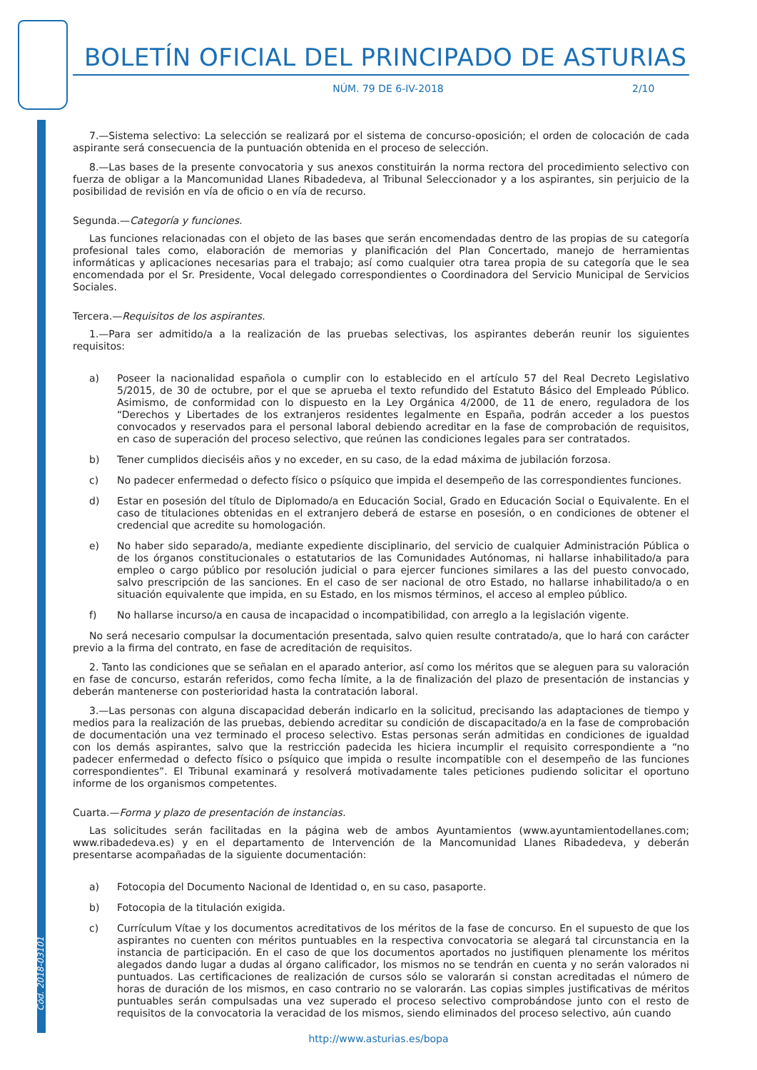Cód. 2018-03101
BOLETÍN OFICIAL DEL PRINCIPADO DE ASTURIAS
NÚM. 79 DE 6-IV-2018 2/10
7.—Sistema selectivo: La selección se realizará por el sistema de concurso-oposición; el orden de colocación de cada aspirante será consecuencia de la puntuación obtenida en el proceso de selección.
8.—Las bases de la presente convocatoria y sus anexos constituirán la norma rectora del procedimiento selectivo con fuerza de obligar a la Mancomunidad Llanes Ribadedeva, al Tribunal Seleccionador y a los aspirantes, sin perjuicio de la posibilidad de revisión en vía de oficio o en vía de recurso.
Segunda.—Categoría y funciones.
Las funciones relacionadas con el objeto de las bases que serán encomendadas dentro de las propias de su categoría profesional tales como, elaboración de memorias y planificación del Plan Concertado, manejo de herramientas informáticas y aplicaciones necesarias para el trabajo; así como cualquier otra tarea propia de su categoría que le sea encomendada por el Sr. Presidente, Vocal delegado correspondientes o Coordinadora del Servicio Municipal de Servicios Sociales.
Tercera.—Requisitos de los aspirantes.
1.—Para ser admitido/a a la realización de las pruebas selectivas, los aspirantes deberán reunir los siguientes requisitos:
a) Poseer la nacionalidad española o cumplir con lo establecido en el artículo 57 del Real Decreto Legislativo 5/2015, de 30 de octubre, por el que se aprueba el texto refundido del Estatuto Básico del Empleado Público. Asimismo, de conformidad con lo dispuesto en la Ley Orgánica 4/2000, de 11 de enero, reguladora de los “Derechos y Libertades de los extranjeros residentes legalmente en España, podrán acceder a los puestos convocados y reservados para el personal laboral debiendo acreditar en la fase de comprobación de requisitos, en caso de superación del proceso selectivo, que reúnen las condiciones legales para ser contratados.
b) Tener cumplidos dieciséis años y no exceder, en su caso, de la edad máxima de jubilación forzosa.
c) No padecer enfermedad o defecto físico o psíquico que impida el desempeño de las correspondientes funciones.
d) Estar en posesión del título de Diplomado/a en Educación Social, Grado en Educación Social o Equivalente. En el caso de titulaciones obtenidas en el extranjero deberá de estarse en posesión, o en condiciones de obtener el credencial que acredite su homologación.
e) No haber sido separado/a, mediante expediente disciplinario, del servicio de cualquier Administración Pública o de los órganos constitucionales o estatutarios de las Comunidades Autónomas, ni hallarse inhabilitado/a para empleo o cargo público por resolución judicial o para ejercer funciones similares a las del puesto convocado, salvo prescripción de las sanciones. En el caso de ser nacional de otro Estado, no hallarse inhabilitado/a o en situación equivalente que impida, en su Estado, en los mismos términos, el acceso al empleo público.
f) No hallarse incurso/a en causa de incapacidad o incompatibilidad, con arreglo a la legislación vigente.
No será necesario compulsar la documentación presentada, salvo quien resulte contratado/a, que lo hará con carácter previo a la firma del contrato, en fase de acreditación de requisitos.
2. Tanto las condiciones que se señalan en el aparado anterior, así como los méritos que se aleguen para su valoración en fase de concurso, estarán referidos, como fecha límite, a la de finalización del plazo de presentación de instancias y deberán mantenerse con posterioridad hasta la contratación laboral.
3.—Las personas con alguna discapacidad deberán indicarlo en la solicitud, precisando las adaptaciones de tiempo y medios para la realización de las pruebas, debiendo acreditar su condición de discapacitado/a en la fase de comprobación de documentación una vez terminado el proceso selectivo. Estas personas serán admitidas en condiciones de igualdad con los demás aspirantes, salvo que la restricción padecida les hiciera incumplir el requisito correspondiente a “no padecer enfermedad o defecto físico o psíquico que impida o resulte incompatible con el desempeño de las funciones correspondientes”. El Tribunal examinará y resolverá motivadamente tales peticiones pudiendo solicitar el oportuno informe de los organismos competentes.
Cuarta.—Forma y plazo de presentación de instancias.
Las solicitudes serán facilitadas en la página web de ambos Ayuntamientos (www.ayuntamientodellanes.com; www.ribadedeva.es) y en el departamento de Intervención de la Mancomunidad Llanes Ribadedeva, y deberán presentarse acompañadas de la siguiente documentación:
a) Fotocopia del Documento Nacional de Identidad o, en su caso, pasaporte.
b) Fotocopia de la titulación exigida.
c) Currículum Vítae y los documentos acreditativos de los méritos de la fase de concurso. En el supuesto de que los aspirantes no cuenten con méritos puntuables en la respectiva convocatoria se alegará tal circunstancia en la instancia de participación. En el caso de que los documentos aportados no justifiquen plenamente los méritos alegados dando lugar a dudas al órgano calificador, los mismos no se tendrán en cuenta y no serán valorados ni puntuados. Las certificaciones de realización de cursos sólo se valorarán si constan acreditadas el número de horas de duración de los mismos, en caso contrario no se valorarán. Las copias simples justificativas de méritos puntuables serán compulsadas una vez superado el proceso selectivo comprobándose junto con el resto de requisitos de la convocatoria la veracidad de los mismos, siendo eliminados del proceso selectivo, aún cuando
http://www.asturias.es/bopa